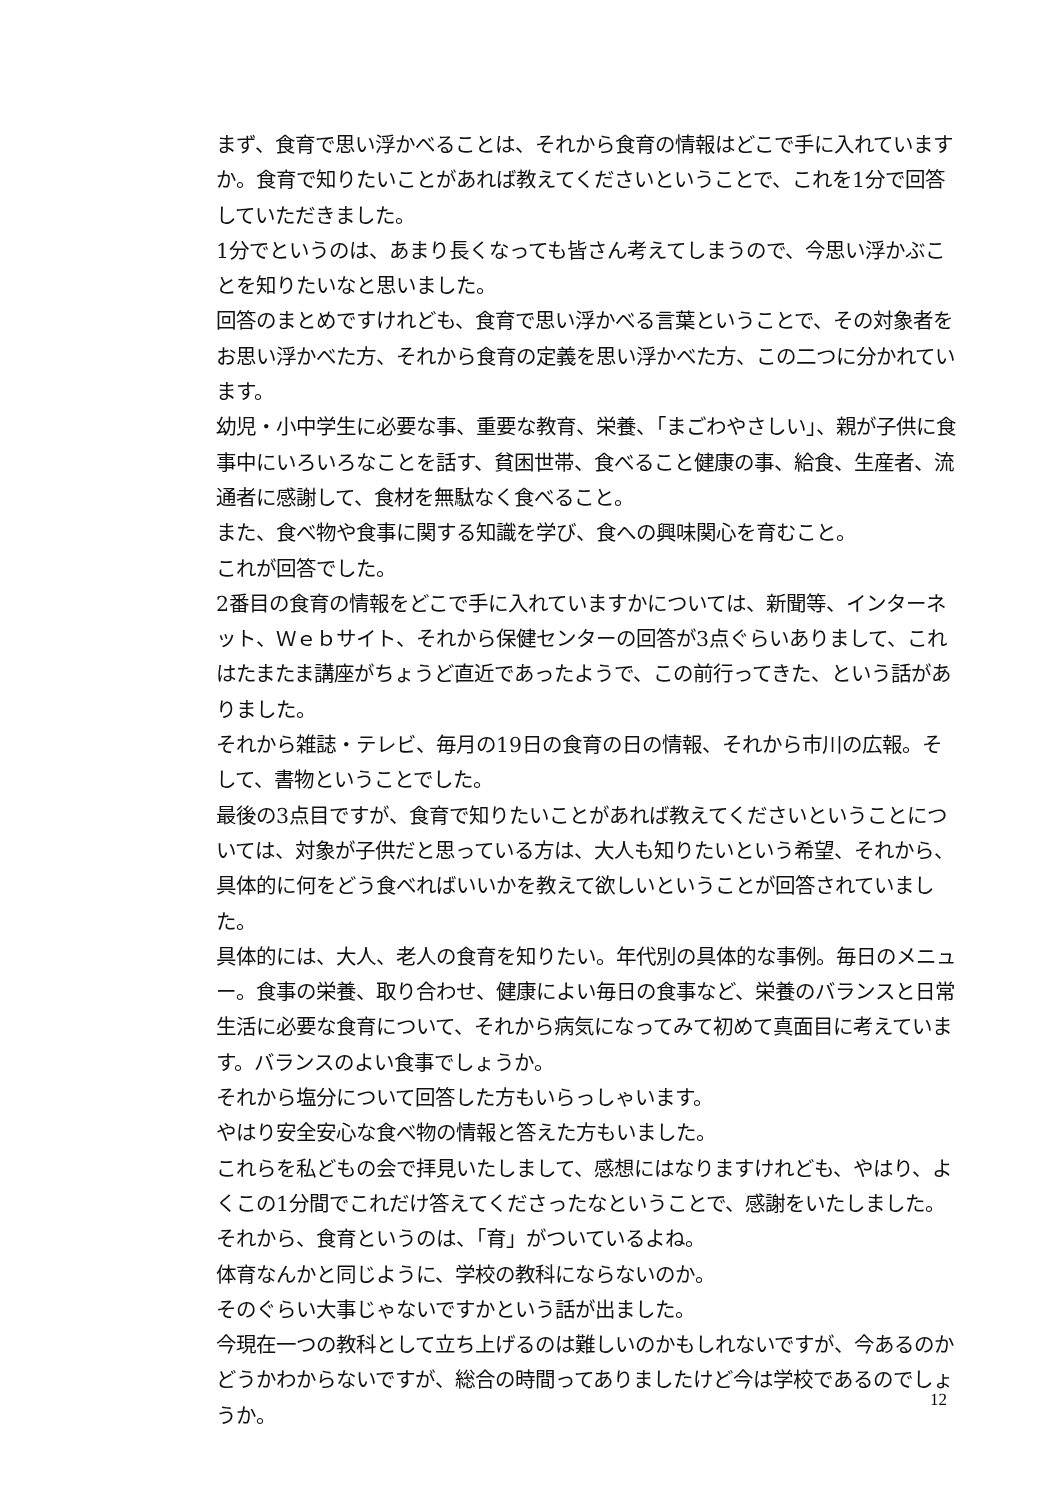まず、食育で思い浮かべることは、それから食育の情報はどこで手に入れていますか。食育で知りたいことがあれば教えてくださいということで、これを1分で回答していただきました。
1分でというのは、あまり長くなっても皆さん考えてしまうので、今思い浮かぶことを知りたいなと思いました。
回答のまとめですけれども、食育で思い浮かべる言葉ということで、その対象者をお思い浮かべた方、それから食育の定義を思い浮かべた方、この二つに分かれています。
幼児・小中学生に必要な事、重要な教育、栄養、「まごわやさしい」、親が子供に食事中にいろいろなことを話す、貧困世帯、食べること健康の事、給食、生産者、流通者に感謝して、食材を無駄なく食べること。
また、食べ物や食事に関する知識を学び、食への興味関心を育むこと。
これが回答でした。
2番目の食育の情報をどこで手に入れていますかについては、新聞等、インターネット、Ｗｅｂサイト、それから保健センターの回答が3点ぐらいありまして、これはたまたま講座がちょうど直近であったようで、この前行ってきた、という話がありました。
それから雑誌・テレビ、毎月の19日の食育の日の情報、それから市川の広報。そして、書物ということでした。
最後の3点目ですが、食育で知りたいことがあれば教えてくださいということについては、対象が子供だと思っている方は、大人も知りたいという希望、それから、具体的に何をどう食べればいいかを教えて欲しいということが回答されていました。
具体的には、大人、老人の食育を知りたい。年代別の具体的な事例。毎日のメニュー。食事の栄養、取り合わせ、健康によい毎日の食事など、栄養のバランスと日常生活に必要な食育について、それから病気になってみて初めて真面目に考えています。バランスのよい食事でしょうか。
それから塩分について回答した方もいらっしゃいます。
やはり安全安心な食べ物の情報と答えた方もいました。
これらを私どもの会で拝見いたしまして、感想にはなりますけれども、やはり、よくこの1分間でこれだけ答えてくださったなということで、感謝をいたしました。
それから、食育というのは、「育」がついているよね。
体育なんかと同じように、学校の教科にならないのか。
そのぐらい大事じゃないですかという話が出ました。
今現在一つの教科として立ち上げるのは難しいのかもしれないですが、今あるのかどうかわからないですが、総合の時間ってありましたけど今は学校であるのでしょうか。
12